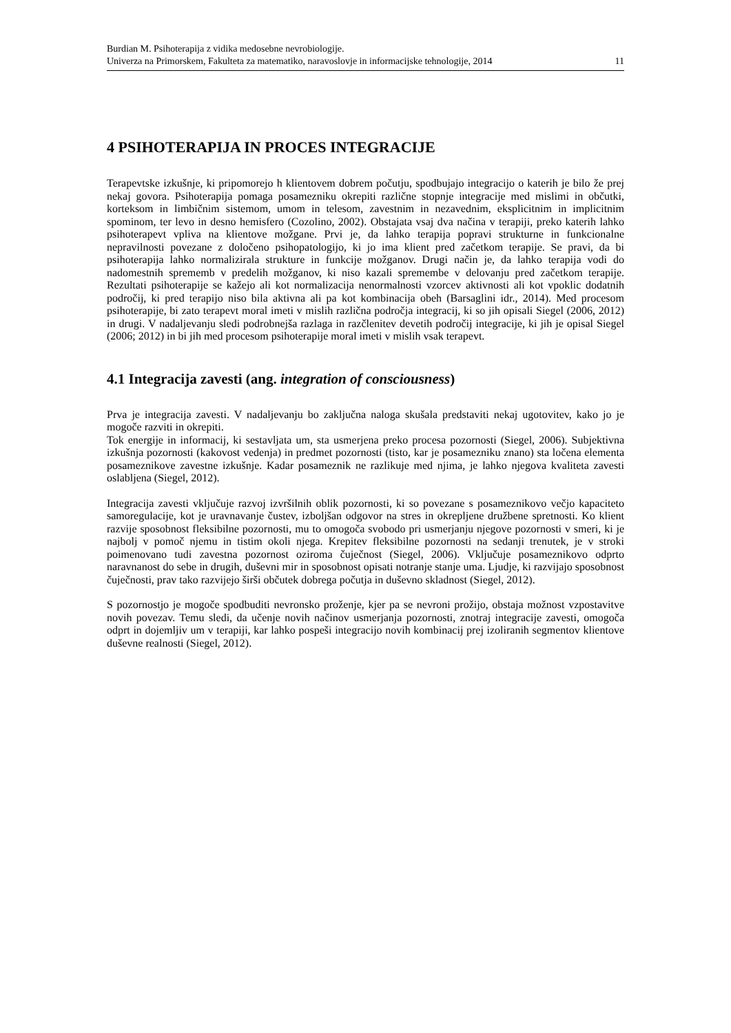Burdian M. Psihoterapija z vidika medosebne nevrobiologije.
Univerza na Primorskem, Fakulteta za matematiko, naravoslovje in informacijske tehnologije, 2014 11
4 PSIHOTERAPIJA IN PROCES INTEGRACIJE
Terapevtske izkušnje, ki pripomorejo h klientovem dobrem počutju, spodbujajo integracijo o katerih je bilo že prej nekaj govora. Psihoterapija pomaga posamezniku okrepiti različne stopnje integracije med mislimi in občutki, korteksom in limbičnim sistemom, umom in telesom, zavestnim in nezavednim, eksplicitnim in implicitnim spominom, ter levo in desno hemisfero (Cozolino, 2002). Obstajata vsaj dva načina v terapiji, preko katerih lahko psihoterapevt vpliva na klientove možgane. Prvi je, da lahko terapija popravi strukturne in funkcionalne nepravilnosti povezane z določeno psihopatologijo, ki jo ima klient pred začetkom terapije. Se pravi, da bi psihoterapija lahko normalizirala strukture in funkcije možganov. Drugi način je, da lahko terapija vodi do nadomestnih sprememb v predelih možganov, ki niso kazali spremembe v delovanju pred začetkom terapije. Rezultati psihoterapije se kažejo ali kot normalizacija nenormalnosti vzorcev aktivnosti ali kot vpoklic dodatnih področij, ki pred terapijo niso bila aktivna ali pa kot kombinacija obeh (Barsaglini idr., 2014). Med procesom psihoterapije, bi zato terapevt moral imeti v mislih različna področja integracij, ki so jih opisali Siegel (2006, 2012) in drugi. V nadaljevanju sledi podrobnejša razlaga in razčlenitev devetih področij integracije, ki jih je opisal Siegel (2006; 2012) in bi jih med procesom psihoterapije moral imeti v mislih vsak terapevt.
4.1 Integracija zavesti (ang. integration of consciousness)
Prva je integracija zavesti. V nadaljevanju bo zaključna naloga skušala predstaviti nekaj ugotovitev, kako jo je mogoče razviti in okrepiti.
Tok energije in informacij, ki sestavljata um, sta usmerjena preko procesa pozornosti (Siegel, 2006). Subjektivna izkušnja pozornosti (kakovost vedenja) in predmet pozornosti (tisto, kar je posamezniku znano) sta ločena elementa posameznikove zavestne izkušnje. Kadar posameznik ne razlikuje med njima, je lahko njegova kvaliteta zavesti oslabljena (Siegel, 2012).
Integracija zavesti vključuje razvoj izvršilnih oblik pozornosti, ki so povezane s posameznikovo večjo kapaciteto samoregulacije, kot je uravnavanje čustev, izboljšan odgovor na stres in okrepljene družbene spretnosti. Ko klient razvije sposobnost fleksibilne pozornosti, mu to omogoča svobodo pri usmerjanju njegove pozornosti v smeri, ki je najbolj v pomoč njemu in tistim okoli njega. Krepitev fleksibilne pozornosti na sedanji trenutek, je v stroki poimenovano tudi zavestna pozornost oziroma čuječnost (Siegel, 2006). Vključuje posameznikovo odprto naravnanost do sebe in drugih, duševni mir in sposobnost opisati notranje stanje uma. Ljudje, ki razvijajo sposobnost čuječnosti, prav tako razvijejo širši občutek dobrega počutja in duševno skladnost (Siegel, 2012).
S pozornostjo je mogoče spodbuditi nevronsko proženje, kjer pa se nevroni prožijo, obstaja možnost vzpostavitve novih povezav. Temu sledi, da učenje novih načinov usmerjanja pozornosti, znotraj integracije zavesti, omogoča odprt in dojemljiv um v terapiji, kar lahko pospeši integracijo novih kombinacij prej izoliranih segmentov klientove duševne realnosti (Siegel, 2012).